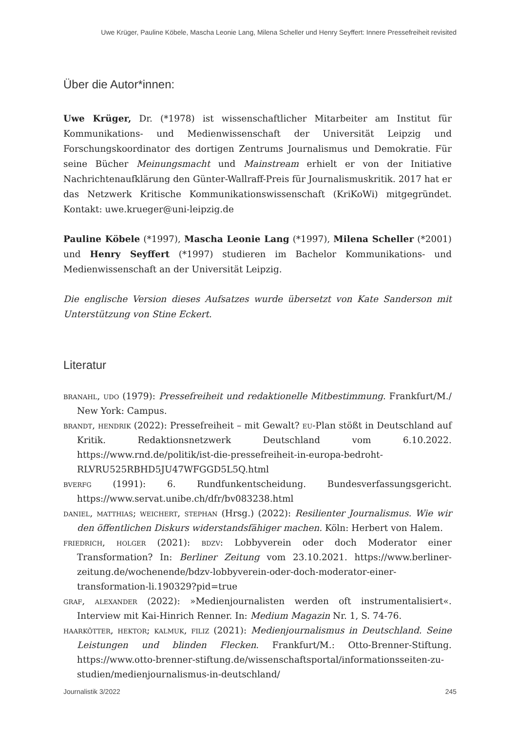Uwe Krüger, Pauline Köbele, Mascha Leonie Lang, Milena Scheller und Henry Seyffert: Innere Pressefreiheit revisited
Über die Autor*innen:
Uwe Krüger, Dr. (*1978) ist wissenschaftlicher Mitarbeiter am Institut für Kommunikations- und Medienwissenschaft der Universität Leipzig und Forschungskoordinator des dortigen Zentrums Journalismus und Demokratie. Für seine Bücher Meinungsmacht und Mainstream erhielt er von der Initiative Nachrichtenaufklärung den Günter-Wallraff-Preis für Journalismuskritik. 2017 hat er das Netzwerk Kritische Kommunikationswissenschaft (KriKoWi) mitgegründet. Kontakt: uwe.krueger@uni-leipzig.de
Pauline Köbele (*1997), Mascha Leonie Lang (*1997), Milena Scheller (*2001) und Henry Seyffert (*1997) studieren im Bachelor Kommunikations- und Medienwissenschaft an der Universität Leipzig.
Die englische Version dieses Aufsatzes wurde übersetzt von Kate Sanderson mit Unterstützung von Stine Eckert.
Literatur
branahl, udo (1979): Pressefreiheit und redaktionelle Mitbestimmung. Frankfurt/M./ New York: Campus.
brandt, hendrik (2022): Pressefreiheit – mit Gewalt? eu-Plan stößt in Deutschland auf Kritik. Redaktionsnetzwerk Deutschland vom 6.10.2022. https://www.rnd.de/politik/ist-die-pressefreiheit-in-europa-bedroht-RLVRU525RBHD5JU47WFGGD5L5Q.html
bverfg (1991): 6. Rundfunkentscheidung. Bundesverfassungsgericht. https://www.servat.unibe.ch/dfr/bv083238.html
daniel, matthias; weichert, stephan (Hrsg.) (2022): Resilienter Journalismus. Wie wir den öffentlichen Diskurs widerstandsfähiger machen. Köln: Herbert von Halem.
friedrich, holger (2021): bdzv: Lobbyverein oder doch Moderator einer Transformation? In: Berliner Zeitung vom 23.10.2021. https://www.berliner-zeitung.de/wochenende/bdzv-lobbyverein-oder-doch-moderator-einer-transformation-li.190329?pid=true
graf, alexander (2022): »Medienjournalisten werden oft instrumentalisiert«. Interview mit Kai-Hinrich Renner. In: Medium Magazin Nr. 1, S. 74-76.
haarkötter, hektor; kalmuk, filiz (2021): Medienjournalismus in Deutschland. Seine Leistungen und blinden Flecken. Frankfurt/M.: Otto-Brenner-Stiftung. https://www.otto-brenner-stiftung.de/wissenschaftsportal/informationsseiten-zu-studien/medienjournalismus-in-deutschland/
Journalistik 3/2022 245